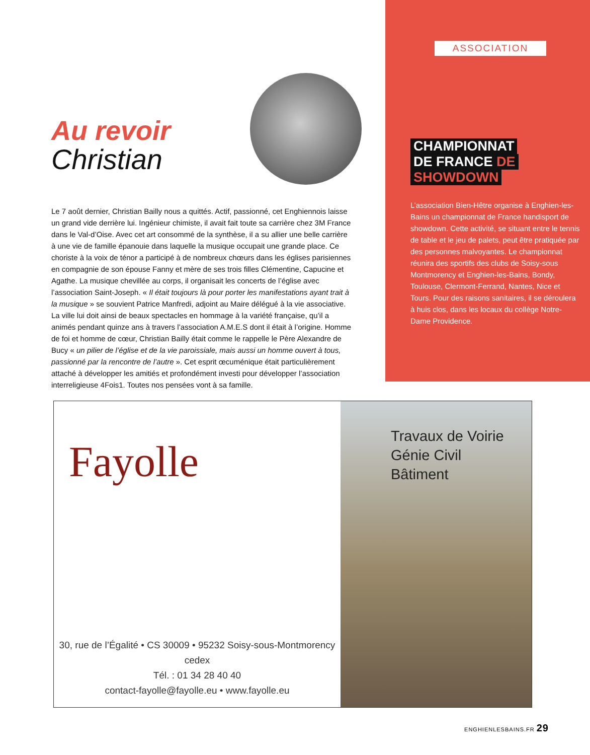Au revoir
Christian
Le 7 août dernier, Christian Bailly nous a quittés. Actif, passionné, cet Enghiennois laisse un grand vide derrière lui. Ingénieur chimiste, il avait fait toute sa carrière chez 3M France dans le Val-d’Oise. Avec cet art consommé de la synthèse, il a su allier une belle carrière à une vie de famille épanouie dans laquelle la musique occupait une grande place. Ce choriste à la voix de ténor a participé à de nombreux chœurs dans les églises parisiennes en compagnie de son épouse Fanny et mère de ses trois filles Clémentine, Capucine et Agathe. La musique chevillée au corps, il organisait les concerts de l’église avec l’association Saint-Joseph. « Il était toujours là pour porter les manifestations ayant trait à la musique » se souvient Patrice Manfredi, adjoint au Maire délégué à la vie associative. La ville lui doit ainsi de beaux spectacles en hommage à la variété française, qu’il a animés pendant quinze ans à travers l’association A.M.E.S dont il était à l’origine. Homme de foi et homme de cœur, Christian Bailly était comme le rappelle le Père Alexandre de Bucy « un pilier de l’église et de la vie paroissiale, mais aussi un homme ouvert à tous, passionné par la rencontre de l’autre ». Cet esprit œcuménique était particulièrement attaché à développer les amitiés et profondément investi pour développer l’association interreligieuse 4Fois1. Toutes nos pensées vont à sa famille.
ASSOCIATION
CHAMPIONNAT
DE FRANCE DE
SHOWDOWN
L’association Bien-Hêtre organise à Enghien-les-Bains un championnat de France handisport de showdown. Cette activité, se situant entre le tennis de table et le jeu de palets, peut être pratiquée par des personnes malvoyantes. Le championnat réunira des sportifs des clubs de Soisy-sous Montmorency et Enghien-les-Bains, Bondy, Toulouse, Clermont-Ferrand, Nantes, Nice et Tours. Pour des raisons sanitaires, il se déroulera à huis clos, dans les locaux du collège Notre-Dame Providence.
Fayolle
30, rue de l’Égalité • CS 30009 • 95232 Soisy-sous-Montmorency cedex
Tél. : 01 34 28 40 40
contact-fayolle@fayolle.eu • www.fayolle.eu
Travaux de Voirie
Génie Civil
Bâtiment
ENGHIENLESBAINS.FR 29